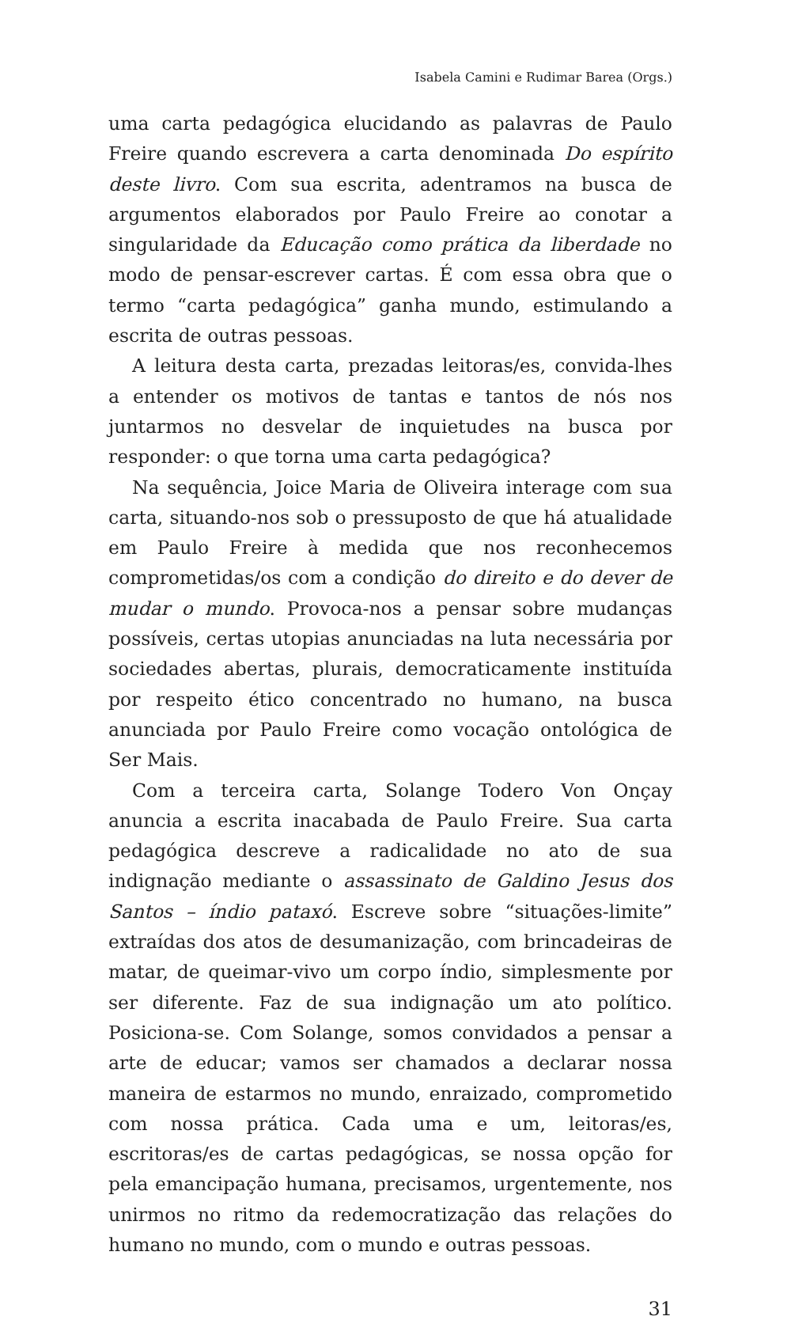Isabela Camini e Rudimar Barea (Orgs.)
uma carta pedagógica elucidando as palavras de Paulo Freire quando escrevera a carta denominada Do espírito deste livro. Com sua escrita, adentramos na busca de argumentos elaborados por Paulo Freire ao conotar a singularidade da Educação como prática da liberdade no modo de pensar-escrever cartas. É com essa obra que o termo “carta pedagógica” ganha mundo, estimulando a escrita de outras pessoas.
A leitura desta carta, prezadas leitoras/es, convida-lhes a entender os motivos de tantas e tantos de nós nos juntarmos no desvelar de inquietudes na busca por responder: o que torna uma carta pedagógica?
Na sequência, Joice Maria de Oliveira interage com sua carta, situando-nos sob o pressuposto de que há atualidade em Paulo Freire à medida que nos reconhecemos comprometidas/os com a condição do direito e do dever de mudar o mundo. Provoca-nos a pensar sobre mudanças possíveis, certas utopias anunciadas na luta necessária por sociedades abertas, plurais, democraticamente instituída por respeito ético concentrado no humano, na busca anunciada por Paulo Freire como vocação ontológica de Ser Mais.
Com a terceira carta, Solange Todero Von Onçay anuncia a escrita inacabada de Paulo Freire. Sua carta pedagógica descreve a radicalidade no ato de sua indignação mediante o assassinato de Galdino Jesus dos Santos – índio pataxó. Escreve sobre “situações-limite” extraídas dos atos de desumanização, com brincadeiras de matar, de queimar-vivo um corpo índio, simplesmente por ser diferente. Faz de sua indignação um ato político. Posiciona-se. Com Solange, somos convidados a pensar a arte de educar; vamos ser chamados a declarar nossa maneira de estarmos no mundo, enraizado, comprometido com nossa prática. Cada uma e um, leitoras/es, escritoras/es de cartas pedagógicas, se nossa opção for pela emancipação humana, precisamos, urgentemente, nos unirmos no ritmo da redemocratização das relações do humano no mundo, com o mundo e outras pessoas.
31